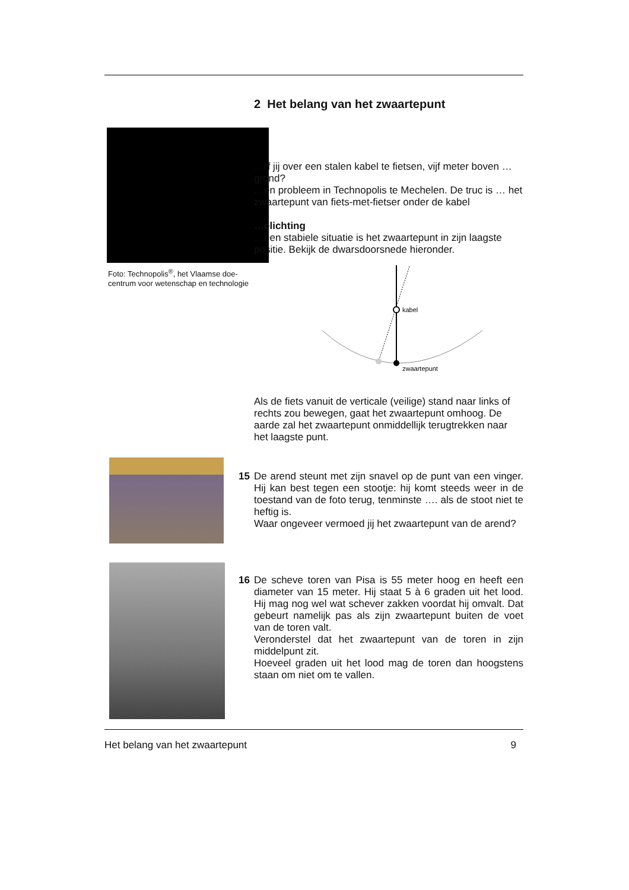2 Het belang van het zwaartepunt
Foto: Technopolis<sup>®</sup>, het Vlaamse doe-centrum voor wetenschap en technologie
…rf jij over een stalen kabel te fietsen, vijf meter boven …grond?
…en probleem in Technopolis te Mechelen. De truc is … het zwaartepunt van fiets-met-fietser onder de kabel
…elichting
…een stabiele situatie is het zwaartepunt in zijn laagste positie. Bekijk de dwarsdoorsnede hieronder.
kabel
zwaartepunt
Als de fiets vanuit de verticale (veilige) stand naar links of rechts zou bewegen, gaat het zwaartepunt omhoog. De aarde zal het zwaartepunt onmiddellijk terugtrekken naar het laagste punt.
15 De arend steunt met zijn snavel op de punt van een vinger. Hij kan best tegen een stootje: hij komt steeds weer in de toestand van de foto terug, tenminste …. als de stoot niet te heftig is.
Waar ongeveer vermoed jij het zwaartepunt van de arend?
16 De scheve toren van Pisa is 55 meter hoog en heeft een diameter van 15 meter. Hij staat 5 à 6 graden uit het lood. Hij mag nog wel wat schever zakken voordat hij omvalt. Dat gebeurt namelijk pas als zijn zwaartepunt buiten de voet van de toren valt.
Veronderstel dat het zwaartepunt van de toren in zijn middelpunt zit.
Hoeveel graden uit het lood mag de toren dan hoogstens staan om niet om te vallen.
Het belang van het zwaartepunt 9